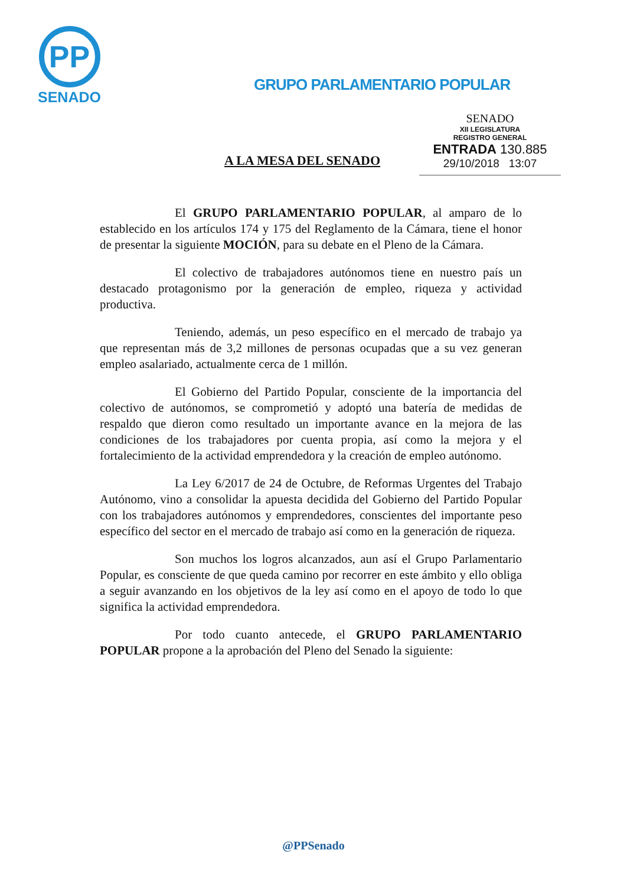PP
SENADO
GRUPO PARLAMENTARIO POPULAR
A LA MESA DEL SENADO
SENADO
XII LEGISLATURA
REGISTRO GENERAL
ENTRADA 130.885
29/10/2018 13:07
El GRUPO PARLAMENTARIO POPULAR, al amparo de lo establecido en los artículos 174 y 175 del Reglamento de la Cámara, tiene el honor de presentar la siguiente MOCIÓN, para su debate en el Pleno de la Cámara.
El colectivo de trabajadores autónomos tiene en nuestro país un destacado protagonismo por la generación de empleo, riqueza y actividad productiva.
Teniendo, además, un peso específico en el mercado de trabajo ya que representan más de 3,2 millones de personas ocupadas que a su vez generan empleo asalariado, actualmente cerca de 1 millón.
El Gobierno del Partido Popular, consciente de la importancia del colectivo de autónomos, se comprometió y adoptó una batería de medidas de respaldo que dieron como resultado un importante avance en la mejora de las condiciones de los trabajadores por cuenta propia, así como la mejora y el fortalecimiento de la actividad emprendedora y la creación de empleo autónomo.
La Ley 6/2017 de 24 de Octubre, de Reformas Urgentes del Trabajo Autónomo, vino a consolidar la apuesta decidida del Gobierno del Partido Popular con los trabajadores autónomos y emprendedores, conscientes del importante peso específico del sector en el mercado de trabajo así como en la generación de riqueza.
Son muchos los logros alcanzados, aun así el Grupo Parlamentario Popular, es consciente de que queda camino por recorrer en este ámbito y ello obliga a seguir avanzando en los objetivos de la ley así como en el apoyo de todo lo que significa la actividad emprendedora.
Por todo cuanto antecede, el GRUPO PARLAMENTARIO POPULAR propone a la aprobación del Pleno del Senado la siguiente:
@PPSenado